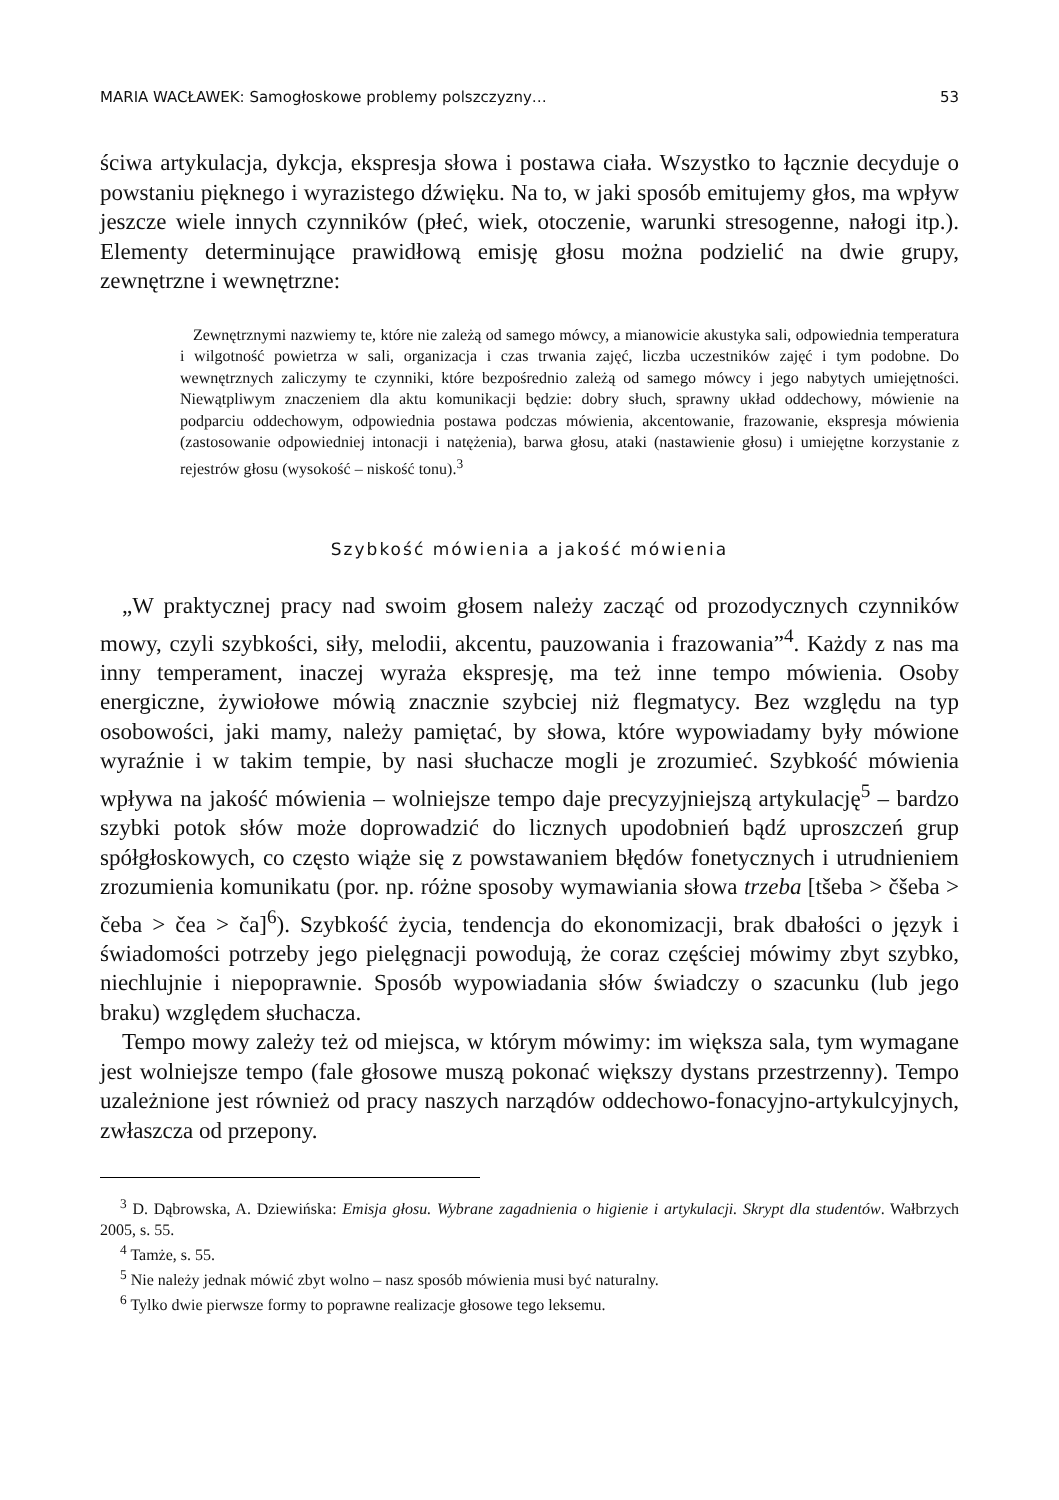MARIA WACŁAWEK: Samogłoskowe problemy polszczyzny… 53
ściwa artykulacja, dykcja, ekspresja słowa i postawa ciała. Wszystko to łącznie decyduje o powstaniu pięknego i wyrazistego dźwięku. Na to, w jaki sposób emitujemy głos, ma wpływ jeszcze wiele innych czynników (płeć, wiek, otoczenie, warunki stresogenne, nałogi itp.). Elementy determinujące prawidłową emisję głosu można podzielić na dwie grupy, zewnętrzne i wewnętrzne:
Zewnętrznymi nazwiemy te, które nie zależą od samego mówcy, a mianowicie akustyka sali, odpowiednia temperatura i wilgotność powietrza w sali, organizacja i czas trwania zajęć, liczba uczestników zajęć i tym podobne. Do wewnętrznych zaliczymy te czynniki, które bezpośrednio zależą od samego mówcy i jego nabytych umiejętności. Niewątpliwym znaczeniem dla aktu komunikacji będzie: dobry słuch, sprawny układ oddechowy, mówienie na podparciu oddechowym, odpowiednia postawa podczas mówienia, akcentowanie, frazowanie, ekspresja mówienia (zastosowanie odpowiedniej intonacji i natężenia), barwa głosu, ataki (nastawienie głosu) i umiejętne korzystanie z rejestrów głosu (wysokość – niskość tonu).<sup>3</sup>
Szybkość mówienia a jakość mówienia
„W praktycznej pracy nad swoim głosem należy zacząć od prozodycznych czynników mowy, czyli szybkości, siły, melodii, akcentu, pauzowania i frazowania”<sup>4</sup>. Każdy z nas ma inny temperament, inaczej wyraża ekspresję, ma też inne tempo mówienia. Osoby energiczne, żywiołowe mówią znacznie szybciej niż flegmatycy. Bez względu na typ osobowości, jaki mamy, należy pamiętać, by słowa, które wypowiadamy były mówione wyraźnie i w takim tempie, by nasi słuchacze mogli je zrozumieć. Szybkość mówienia wpływa na jakość mówienia – wolniejsze tempo daje precyzyjniejszą artykulację<sup>5</sup> – bardzo szybki potok słów może doprowadzić do licznych upodobnień bądź uproszczeń grup spółgłoskowych, co często wiąże się z powstawaniem błędów fonetycznych i utrudnieniem zrozumienia komunikatu (por. np. różne sposoby wymawiania słowa trzeba [tšeba > čšeba > čeba > čea > ča]<sup>6</sup>). Szybkość życia, tendencja do ekonomizacji, brak dbałości o język i świadomości potrzeby jego pielęgnacji powodują, że coraz częściej mówimy zbyt szybko, niechlujnie i niepoprawnie. Sposób wypowiadania słów świadczy o szacunku (lub jego braku) względem słuchacza.
Tempo mowy zależy też od miejsca, w którym mówimy: im większa sala, tym wymagane jest wolniejsze tempo (fale głosowe muszą pokonać większy dystans przestrzenny). Tempo uzależnione jest również od pracy naszych narządów oddechowo-fonacyjno-artykulcyjnych, zwłaszcza od przepony.
<sup>3</sup> D. Dąbrowska, A. Dziewińska: Emisja głosu. Wybrane zagadnienia o higienie i artykulacji. Skrypt dla studentów. Wałbrzych 2005, s. 55.
<sup>4</sup> Tamże, s. 55.
<sup>5</sup> Nie należy jednak mówić zbyt wolno – nasz sposób mówienia musi być naturalny.
<sup>6</sup> Tylko dwie pierwsze formy to poprawne realizacje głosowe tego leksemu.